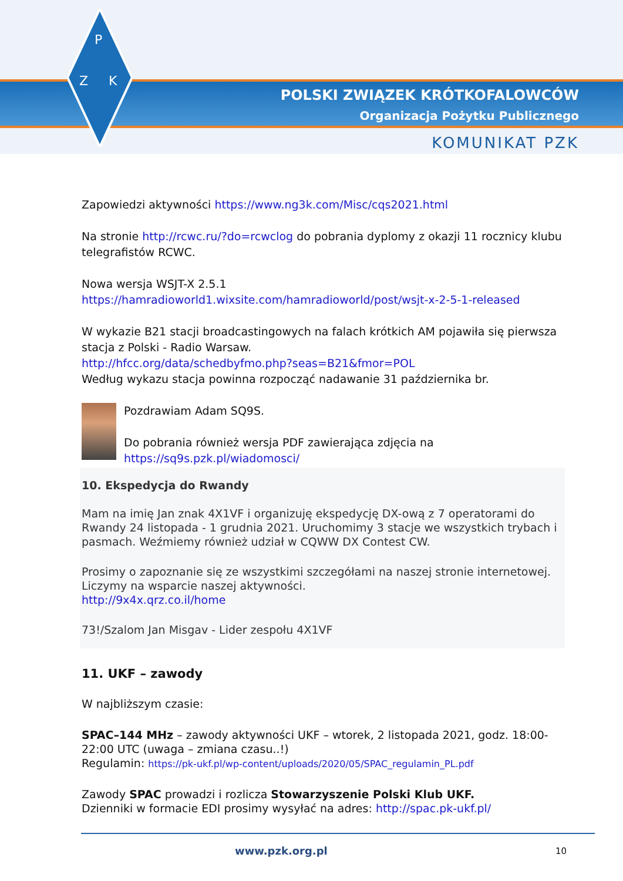P
Z
K
POLSKI ZWIĄZEK KRÓTKOFALOWCÓW
Organizacja Pożytku Publicznego
KOMUNIKAT PZK
Zapowiedzi aktywności https://www.ng3k.com/Misc/cqs2021.html
Na stronie http://rcwc.ru/?do=rcwclog do pobrania dyplomy z okazji 11 rocznicy klubu telegrafistów RCWC.
Nowa wersja WSJT-X 2.5.1
https://hamradioworld1.wixsite.com/hamradioworld/post/wsjt-x-2-5-1-released
W wykazie B21 stacji broadcastingowych na falach krótkich AM pojawiła się pierwsza stacja z Polski - Radio Warsaw.
http://hfcc.org/data/schedbyfmo.php?seas=B21&fmor=POL
Według wykazu stacja powinna rozpocząć nadawanie 31 października br.
Pozdrawiam Adam SQ9S.
Do pobrania również wersja PDF zawierająca zdjęcia na
https://sq9s.pzk.pl/wiadomosci/
10. Ekspedycja do Rwandy
Mam na imię Jan znak 4X1VF i organizuję ekspedycję DX-ową z 7 operatorami do Rwandy 24 listopada - 1 grudnia 2021. Uruchomimy 3 stacje we wszystkich trybach i pasmach. Weźmiemy również udział w CQWW DX Contest CW.
Prosimy o zapoznanie się ze wszystkimi szczegółami na naszej stronie internetowej. Liczymy na wsparcie naszej aktywności.
http://9x4x.qrz.co.il/home
73!/Szalom Jan Misgav - Lider zespołu 4X1VF
11. UKF – zawody
W najbliższym czasie:
SPAC–144 MHz – zawody aktywności UKF – wtorek, 2 listopada 2021, godz. 18:00-22:00 UTC (uwaga – zmiana czasu..!)
Regulamin: https://pk-ukf.pl/wp-content/uploads/2020/05/SPAC_regulamin_PL.pdf
Zawody SPAC prowadzi i rozlicza Stowarzyszenie Polski Klub UKF.
Dzienniki w formacie EDI prosimy wysyłać na adres: http://spac.pk-ukf.pl/
www.pzk.org.pl 10